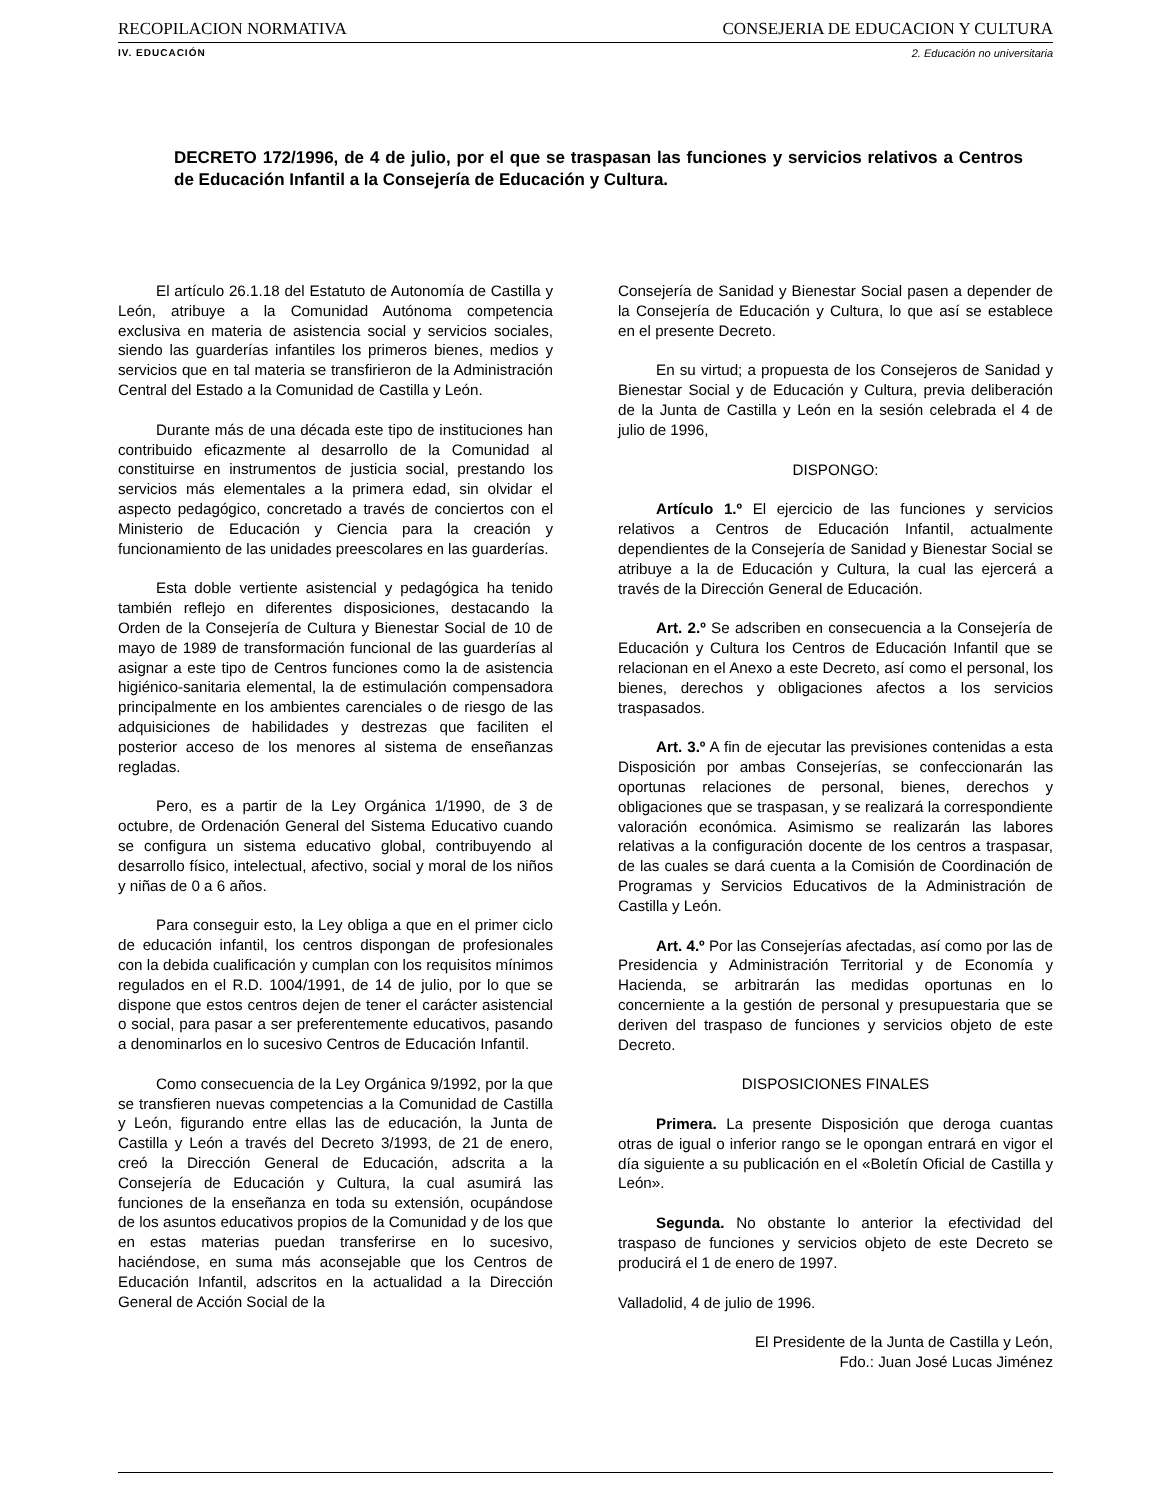RECOPILACIÓN NORMATIVA CONSEJERÍA DE EDUCACIÓN Y CULTURA
IV. EDUCACIÓN 2. Educación no universitaria
DECRETO 172/1996, de 4 de julio, por el que se traspasan las funciones y servicios relativos a Centros de Educación Infantil a la Consejería de Educación y Cultura.
El artículo 26.1.18 del Estatuto de Autonomía de Castilla y León, atribuye a la Comunidad Autónoma competencia exclusiva en materia de asistencia social y servicios sociales, siendo las guarderías infantiles los primeros bienes, medios y servicios que en tal materia se transfirieron de la Administración Central del Estado a la Comunidad de Castilla y León.
Durante más de una década este tipo de instituciones han contribuido eficazmente al desarrollo de la Comunidad al constituirse en instrumentos de justicia social, prestando los servicios más elementales a la primera edad, sin olvidar el aspecto pedagógico, concretado a través de conciertos con el Ministerio de Educación y Ciencia para la creación y funcionamiento de las unidades preescolares en las guarderías.
Esta doble vertiente asistencial y pedagógica ha tenido también reflejo en diferentes disposiciones, destacando la Orden de la Consejería de Cultura y Bienestar Social de 10 de mayo de 1989 de transformación funcional de las guarderías al asignar a este tipo de Centros funciones como la de asistencia higiénico-sanitaria elemental, la de estimulación compensadora principalmente en los ambientes carenciales o de riesgo de las adquisiciones de habilidades y destrezas que faciliten el posterior acceso de los menores al sistema de enseñanzas regladas.
Pero, es a partir de la Ley Orgánica 1/1990, de 3 de octubre, de Ordenación General del Sistema Educativo cuando se configura un sistema educativo global, contribuyendo al desarrollo físico, intelectual, afectivo, social y moral de los niños y niñas de 0 a 6 años.
Para conseguir esto, la Ley obliga a que en el primer ciclo de educación infantil, los centros dispongan de profesionales con la debida cualificación y cumplan con los requisitos mínimos regulados en el R.D. 1004/1991, de 14 de julio, por lo que se dispone que estos centros dejen de tener el carácter asistencial o social, para pasar a ser preferentemente educativos, pasando a denominarlos en lo sucesivo Centros de Educación Infantil.
Como consecuencia de la Ley Orgánica 9/1992, por la que se transfieren nuevas competencias a la Comunidad de Castilla y León, figurando entre ellas las de educación, la Junta de Castilla y León a través del Decreto 3/1993, de 21 de enero, creó la Dirección General de Educación, adscrita a la Consejería de Educación y Cultura, la cual asumirá las funciones de la enseñanza en toda su extensión, ocupándose de los asuntos educativos propios de la Comunidad y de los que en estas materias puedan transferirse en lo sucesivo, haciéndose, en suma más aconsejable que los Centros de Educación Infantil, adscritos en la actualidad a la Dirección General de Acción Social de la
Consejería de Sanidad y Bienestar Social pasen a depender de la Consejería de Educación y Cultura, lo que así se establece en el presente Decreto.
En su virtud; a propuesta de los Consejeros de Sanidad y Bienestar Social y de Educación y Cultura, previa deliberación de la Junta de Castilla y León en la sesión celebrada el 4 de julio de 1996,
DISPONGO:
Artículo 1.º El ejercicio de las funciones y servicios relativos a Centros de Educación Infantil, actualmente dependientes de la Consejería de Sanidad y Bienestar Social se atribuye a la de Educación y Cultura, la cual las ejercerá a través de la Dirección General de Educación.
Art. 2.º Se adscriben en consecuencia a la Consejería de Educación y Cultura los Centros de Educación Infantil que se relacionan en el Anexo a este Decreto, así como el personal, los bienes, derechos y obligaciones afectos a los servicios traspasados.
Art. 3.º A fin de ejecutar las previsiones contenidas a esta Disposición por ambas Consejerías, se confeccionarán las oportunas relaciones de personal, bienes, derechos y obligaciones que se traspasan, y se realizará la correspondiente valoración económica. Asimismo se realizarán las labores relativas a la configuración docente de los centros a traspasar, de las cuales se dará cuenta a la Comisión de Coordinación de Programas y Servicios Educativos de la Administración de Castilla y León.
Art. 4.º Por las Consejerías afectadas, así como por las de Presidencia y Administración Territorial y de Economía y Hacienda, se arbitrarán las medidas oportunas en lo concerniente a la gestión de personal y presupuestaria que se deriven del traspaso de funciones y servicios objeto de este Decreto.
DISPOSICIONES FINALES
Primera. La presente Disposición que deroga cuantas otras de igual o inferior rango se le opongan entrará en vigor el día siguiente a su publicación en el «Boletín Oficial de Castilla y León».
Segunda. No obstante lo anterior la efectividad del traspaso de funciones y servicios objeto de este Decreto se producirá el 1 de enero de 1997.
Valladolid, 4 de julio de 1996.
El Presidente de la Junta de Castilla y León,
Fdo.: Juan José Lucas Jiménez